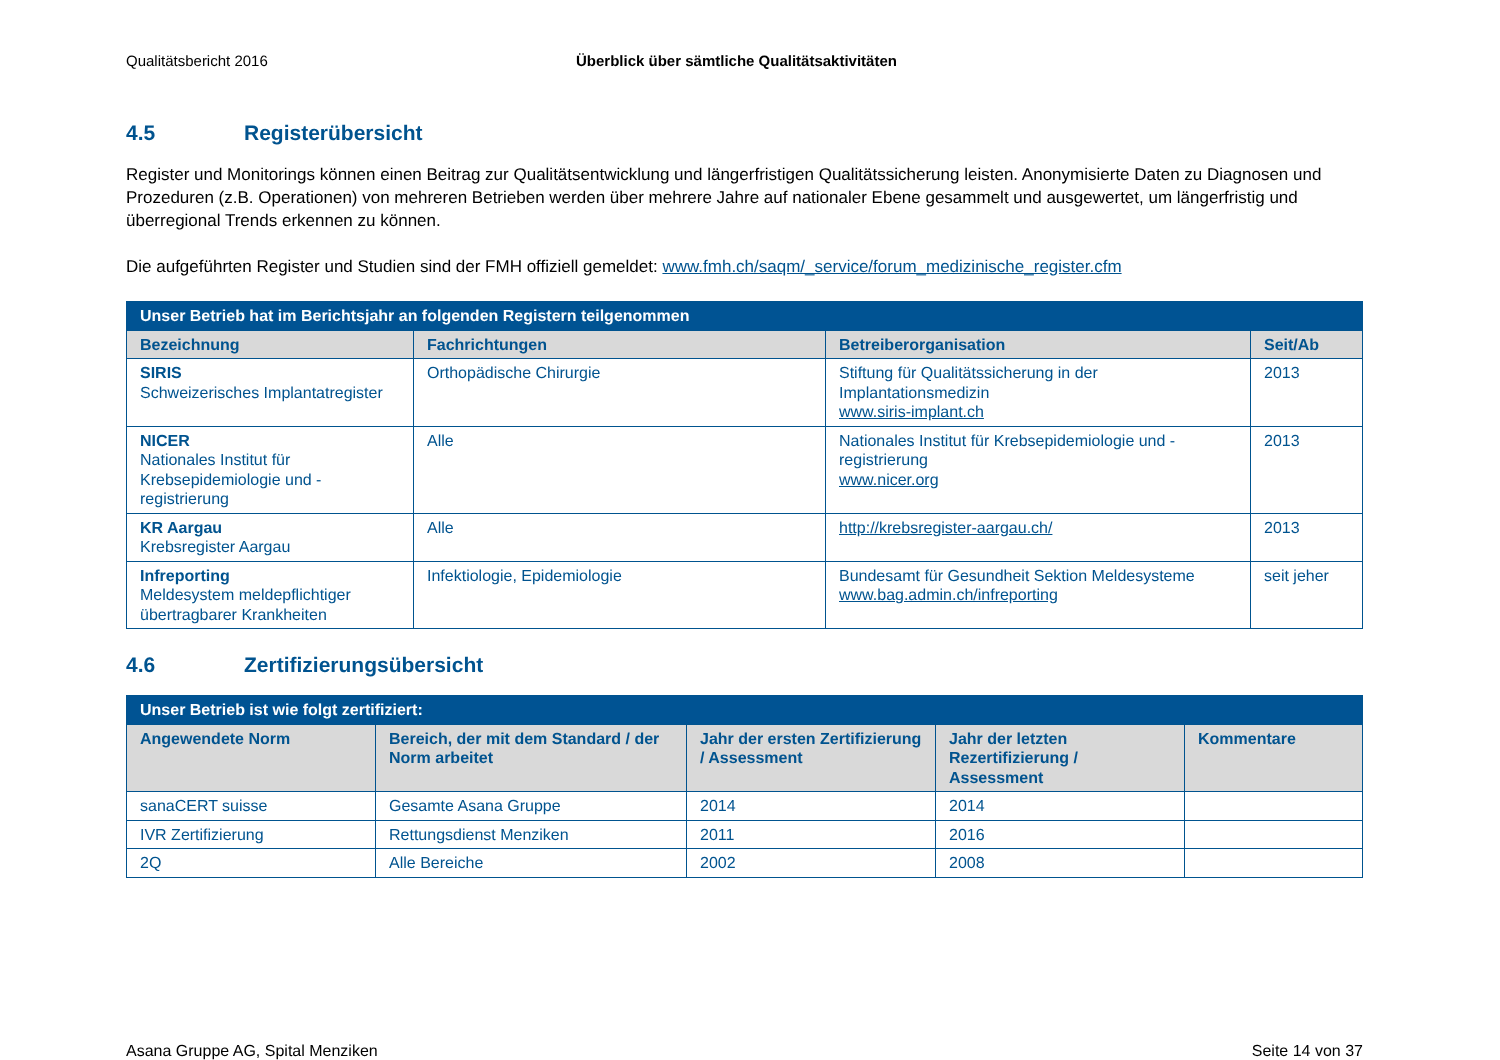Qualitätsbericht 2016 Überblick über sämtliche Qualitätsaktivitäten
4.5 Registerübersicht
Register und Monitorings können einen Beitrag zur Qualitätsentwicklung und längerfristigen Qualitätssicherung leisten. Anonymisierte Daten zu Diagnosen und Prozeduren (z.B. Operationen) von mehreren Betrieben werden über mehrere Jahre auf nationaler Ebene gesammelt und ausgewertet, um längerfristig und überregional Trends erkennen zu können.
Die aufgeführten Register und Studien sind der FMH offiziell gemeldet: www.fmh.ch/saqm/_service/forum_medizinische_register.cfm
| Unser Betrieb hat im Berichtsjahr an folgenden Registern teilgenommen | | | |
| --- | --- | --- | --- |
| Bezeichnung | Fachrichtungen | Betreiberorganisation | Seit/Ab |
| SIRIS Schweizerisches Implantatregister | Orthopädische Chirurgie | Stiftung für Qualitätssicherung in der Implantationsmedizin www.siris-implant.ch | 2013 |
| NICER Nationales Institut für Krebsepidemiologie und -registrierung | Alle | Nationales Institut für Krebsepidemiologie und -registrierung www.nicer.org | 2013 |
| KR Aargau Krebsregister Aargau | Alle | http://krebsregister-aargau.ch/ | 2013 |
| Infreporting Meldesystem meldepflichtiger übertragbarer Krankheiten | Infektiologie, Epidemiologie | Bundesamt für Gesundheit Sektion Meldesysteme www.bag.admin.ch/infreporting | seit jeher |
4.6 Zertifizierungsübersicht
| Unser Betrieb ist wie folgt zertifiziert: | | | | |
| --- | --- | --- | --- | --- |
| Angewendete Norm | Bereich, der mit dem Standard / der Norm arbeitet | Jahr der ersten Zertifizierung / Assessment | Jahr der letzten Rezertifizierung / Assessment | Kommentare |
| sanaCERT suisse | Gesamte Asana Gruppe | 2014 | 2014 | |
| IVR Zertifizierung | Rettungsdienst Menziken | 2011 | 2016 | |
| 2Q | Alle Bereiche | 2002 | 2008 | |
Asana Gruppe AG, Spital Menziken Seite 14 von 37